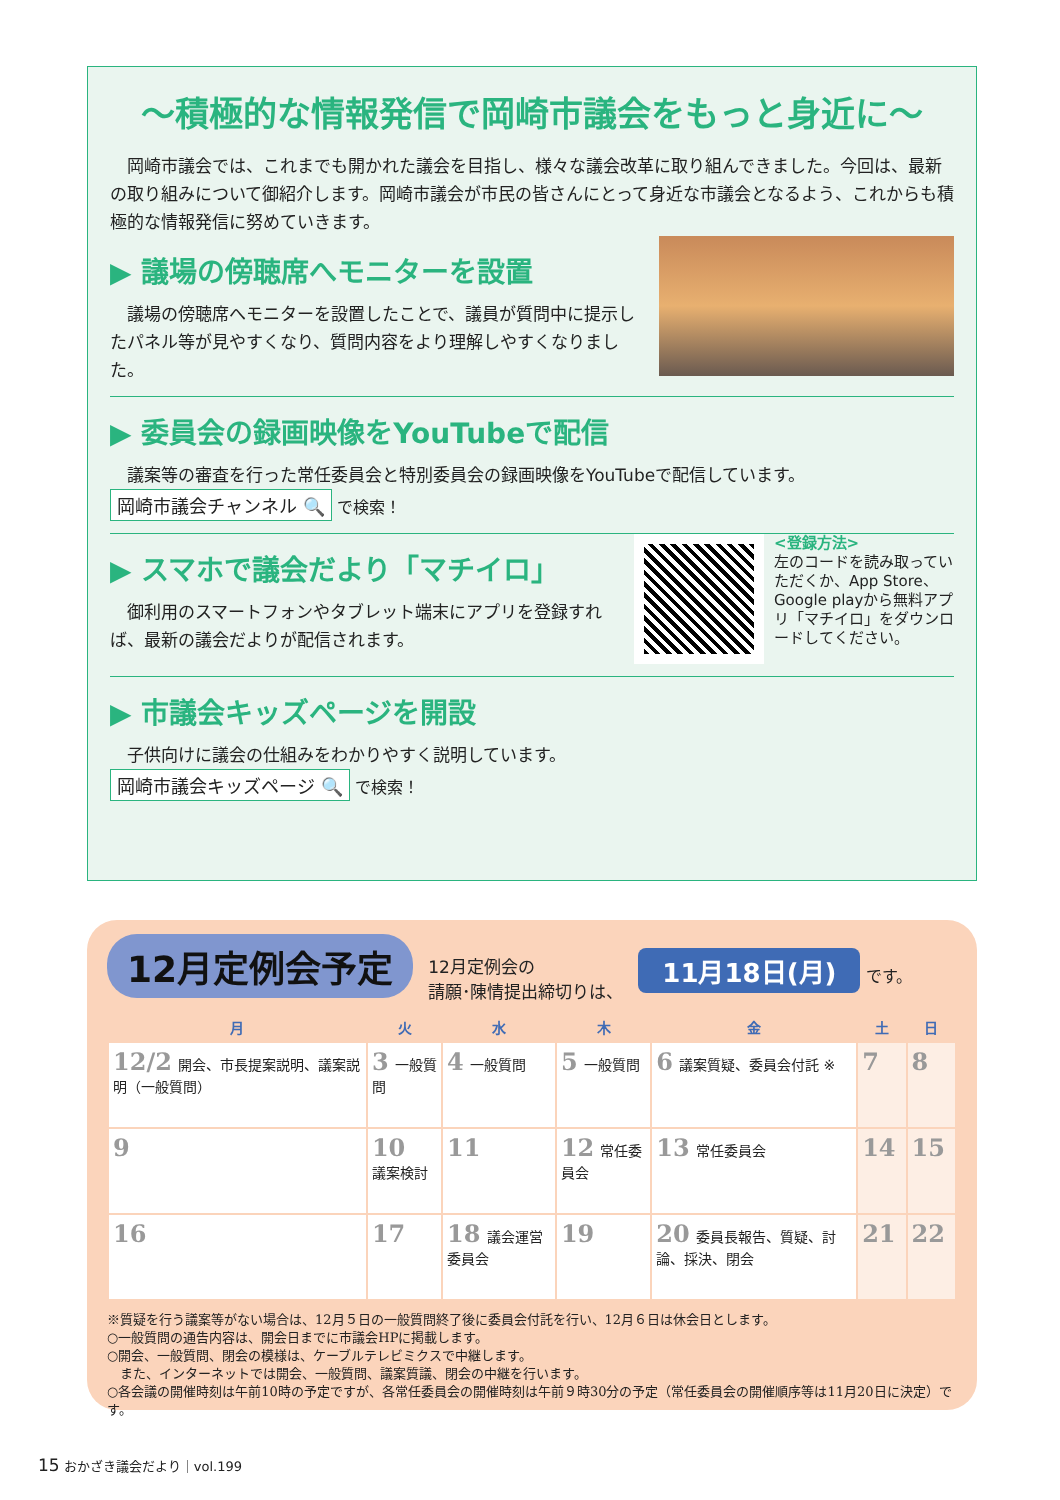～積極的な情報発信で岡崎市議会をもっと身近に～
　岡崎市議会では、これまでも開かれた議会を目指し、様々な議会改革に取り組んできました。今回は、最新の取り組みについて御紹介します。岡崎市議会が市民の皆さんにとって身近な市議会となるよう、これからも積極的な情報発信に努めていきます。
▶ 議場の傍聴席へモニターを設置
　議場の傍聴席へモニターを設置したことで、議員が質問中に提示したパネル等が見やすくなり、質問内容をより理解しやすくなりました。
▶ 委員会の録画映像をYouTubeで配信
　議案等の審査を行った常任委員会と特別委員会の録画映像をYouTubeで配信しています。
岡崎市議会チャンネル 🔍 で検索！
<登録方法>
左のコードを読み取っていただくか、App Store、Google playから無料アプリ「マチイロ」をダウンロードしてください。
▶ スマホで議会だより「マチイロ」
　御利用のスマートフォンやタブレット端末にアプリを登録すれば、最新の議会だよりが配信されます。
▶ 市議会キッズページを開設
　子供向けに議会の仕組みをわかりやすく説明しています。
岡崎市議会キッズページ 🔍 で検索！
12月定例会予定 12月定例会の
請願･陳情提出締切りは、 11月18日(月) です。
| 月 | 火 | 水 | 木 | 金 | 土 | 日 |
| --- | --- | --- | --- | --- | --- | --- |
| 12/2 開会、市長提案説明、議案説明（一般質問） | 3 一般質問 | 4 一般質問 | 5 一般質問 | 6 議案質疑、委員会付託 ※ | 7 | 8 |
| 9 | 10 議案検討 | 11 | 12 常任委員会 | 13 常任委員会 | 14 | 15 |
| 16 | 17 | 18 議会運営委員会 | 19 | 20 委員長報告、質疑、討論、採決、閉会 | 21 | 22 |
※質疑を行う議案等がない場合は、12月５日の一般質問終了後に委員会付託を行い、12月６日は休会日とします。
○一般質問の通告内容は、開会日までに市議会HPに掲載します。
○開会、一般質問、閉会の模様は、ケーブルテレビミクスで中継します。
　また、インターネットでは開会、一般質問、議案質議、閉会の中継を行います。
○各会議の開催時刻は午前10時の予定ですが、各常任委員会の開催時刻は午前９時30分の予定（常任委員会の開催順序等は11月20日に決定）です。
15 おかざき議会だより｜vol.199